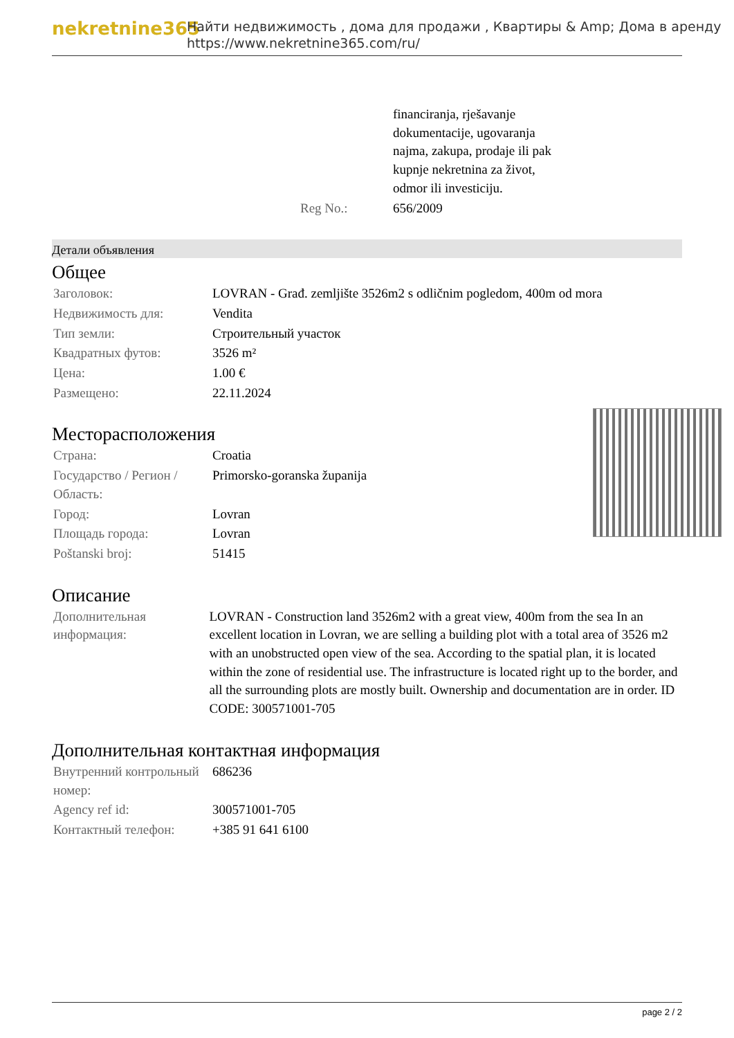nekretnine365
Найти недвижимость , дома для продажи , Квартиры & Amp; Дома в аренду
https://www.nekretnine365.com/ru/
| | financiranja, rješavanje dokumentacije, ugovaranja najma, zakupa, prodaje ili pak kupnje nekretnina za život, odmor ili investiciju. |
| Reg No.: | 656/2009 |
Детали объявления
Общее
| Заголовок: | LOVRAN - Građ. zemljište 3526m2 s odličnim pogledom, 400m od mora |
| Недвижимость для: | Vendita |
| Тип земли: | Строительный участок |
| Квадратных футов: | 3526 m² |
| Цена: | 1.00 € |
| Размещено: | 22.11.2024 |
Месторасположения
| Страна: | Croatia |
| Государство / Регион / Область: | Primorsko-goranska županija |
| Город: | Lovran |
| Площадь города: | Lovran |
| Poštanski broj: | 51415 |
Описание
| Дополнительная информация: | LOVRAN - Construction land 3526m2 with a great view, 400m from the sea In an excellent location in Lovran, we are selling a building plot with a total area of 3526 m2 with an unobstructed open view of the sea. According to the spatial plan, it is located within the zone of residential use. The infrastructure is located right up to the border, and all the surrounding plots are mostly built. Ownership and documentation are in order. ID CODE: 300571001-705 |
Дополнительная контактная информация
| Внутренний контрольный номер: | 686236 |
| Agency ref id: | 300571001-705 |
| Контактный телефон: | +385 91 641 6100 |
page 2 / 2